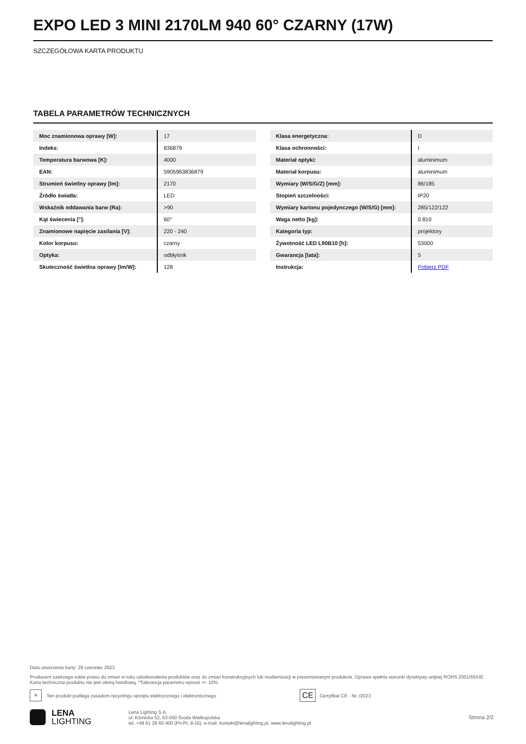EXPO LED 3 MINI 2170LM 940 60° CZARNY (17W)
SZCZEGÓŁOWA KARTA PRODUKTU
TABELA PARAMETRÓW TECHNICZNYCH
| Moc znamionowa oprawy [W]: | 17 |
| Indeks: | 836879 |
| Temperatura barwowa [K]: | 4000 |
| EAN: | 5905963836879 |
| Strumień świetlny oprawy [lm]: | 2170 |
| Źródło światła: | LED |
| Wskaźnik oddawania barw (Ra): | >90 |
| Kąt świecenia [°]: | 60° |
| Znamionowe napięcie zasilania [V]: | 220 - 240 |
| Kolor korpusu: | czarny |
| Optyka: | odbłyśnik |
| Skuteczność świetlna oprawy [lm/W]: | 128 |
| Klasa energetyczna: | D |
| Klasa ochronności: | I |
| Materiał optyki: | aluminimum |
| Materiał korpusu: | aluminimum |
| Wymiary (W/S/G/Z) [mm]: | 86/185 |
| Stopień szczelności: | IP20 |
| Wymiary kartonu pojedynczego (W/S/G) [mm]: | 285/122/122 |
| Waga netto [kg]: | 0.810 |
| Kategoria typ: | projektory |
| Żywotność LED L90B10 [h]: | 53000 |
| Gwarancja [lata]: | 5 |
| Instrukcja: | Pobierz PDF |
Data utworzenia karty: 29 czerwiec 2023
Producent zastrzega sobie prawo do zmian w toku udoskonalenia produktów oraz do zmian konstrukcyjnych lub modernizacji w prezentowanym produkcie. Oprawa spełnia warunki dyrektywy unijnej ROHS 2001/65/UE. Karta techniczna produktu nie jest ofertą handlową. *Tolerancja parametru wynosi +/- 10%.
✕ Ten produkt podlega zasadom recyclingu sprzętu elektrycznego i elektronicznego CE Certyfikat CE - Nr.:/2023
LENA
LIGHTING
Lena Lighting S.A.
ul. Kórnicka 52, 63-000 Środa Wielkopolska
tel. +48 61 28 60 400 (Pn-Pt, 8-16), e-mail: kontakt@lenalighting.pl, www.lenalighting.pl
Strona 2/2